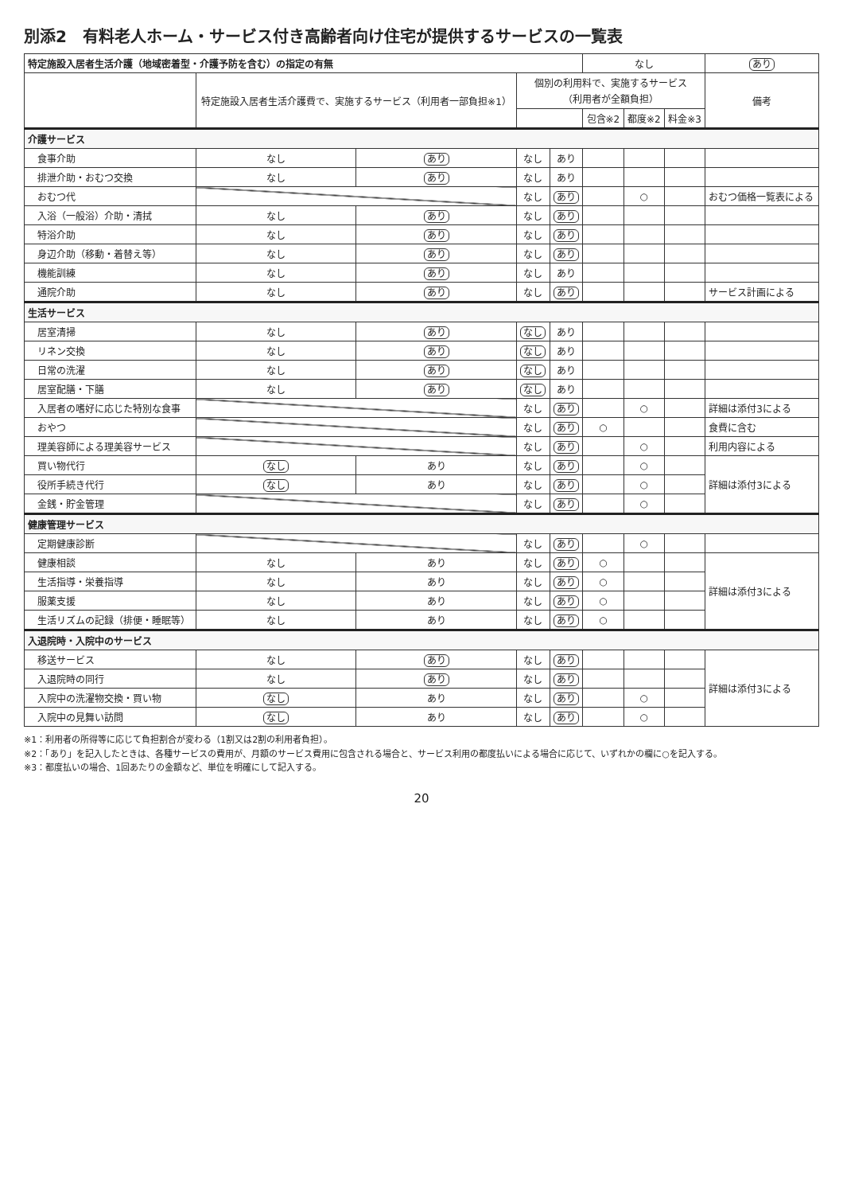別添2　有料老人ホーム・サービス付き高齢者向け住宅が提供するサービスの一覧表
| 特定施設入居者生活介護（地域密着型・介護予防を含む）の指定の有無 | | | | | なし | | | あり |
| --- | --- | --- | --- | --- | --- | --- | --- | --- |
| | 特定施設入居者生活介護費で、実施するサービス（利用者一部負担※1） | | 個別の利用料で、実施するサービス （利用者が全額負担） | | | | | 備考 |
| | | | | | 包含※2 | 都度※2 | 料金※3 | |
| 介護サービス | | | | | | | | |
| 食事介助 | なし | あり | なし | あり | | | | |
| 排泄介助・おむつ交換 | なし | あり | なし | あり | | | | |
| おむつ代 | | | なし | あり | | ○ | | おむつ価格一覧表による |
| 入浴（一般浴）介助・清拭 | なし | あり | なし | あり | | | | |
| 特浴介助 | なし | あり | なし | あり | | | | |
| 身辺介助（移動・着替え等） | なし | あり | なし | あり | | | | |
| 機能訓練 | なし | あり | なし | あり | | | | |
| 通院介助 | なし | あり | なし | あり | | | | サービス計画による |
| 生活サービス | | | | | | | | |
| 居室清掃 | なし | あり | なし | あり | | | | |
| リネン交換 | なし | あり | なし | あり | | | | |
| 日常の洗濯 | なし | あり | なし | あり | | | | |
| 居室配膳・下膳 | なし | あり | なし | あり | | | | |
| 入居者の嗜好に応じた特別な食事 | | | なし | あり | | ○ | | 詳細は添付3による |
| おやつ | | | なし | あり | ○ | | | 食費に含む |
| 理美容師による理美容サービス | | | なし | あり | | ○ | | 利用内容による |
| 買い物代行 | なし | あり | なし | あり | | ○ | | 詳細は添付3による |
| 役所手続き代行 | なし | あり | なし | あり | | ○ | | |
| 金銭・貯金管理 | | | なし | あり | | ○ | | |
| 健康管理サービス | | | | | | | | |
| 定期健康診断 | | | なし | あり | | ○ | | |
| 健康相談 | なし | あり | なし | あり | ○ | | | 詳細は添付3による |
| 生活指導・栄養指導 | なし | あり | なし | あり | ○ | | | |
| 服薬支援 | なし | あり | なし | あり | ○ | | | |
| 生活リズムの記録（排便・睡眠等） | なし | あり | なし | あり | ○ | | | |
| 入退院時・入院中のサービス | | | | | | | | |
| 移送サービス | なし | あり | なし | あり | | | | 詳細は添付3による |
| 入退院時の同行 | なし | あり | なし | あり | | | | |
| 入院中の洗濯物交換・買い物 | なし | あり | なし | あり | | ○ | | |
| 入院中の見舞い訪問 | なし | あり | なし | あり | | ○ | | |
※1：利用者の所得等に応じて負担割合が変わる（1割又は2割の利用者負担）。
※2：「あり」を記入したときは、各種サービスの費用が、月額のサービス費用に包含される場合と、サービス利用の都度払いによる場合に応じて、いずれかの欄に○を記入する。
※3：都度払いの場合、1回あたりの金額など、単位を明確にして記入する。
20